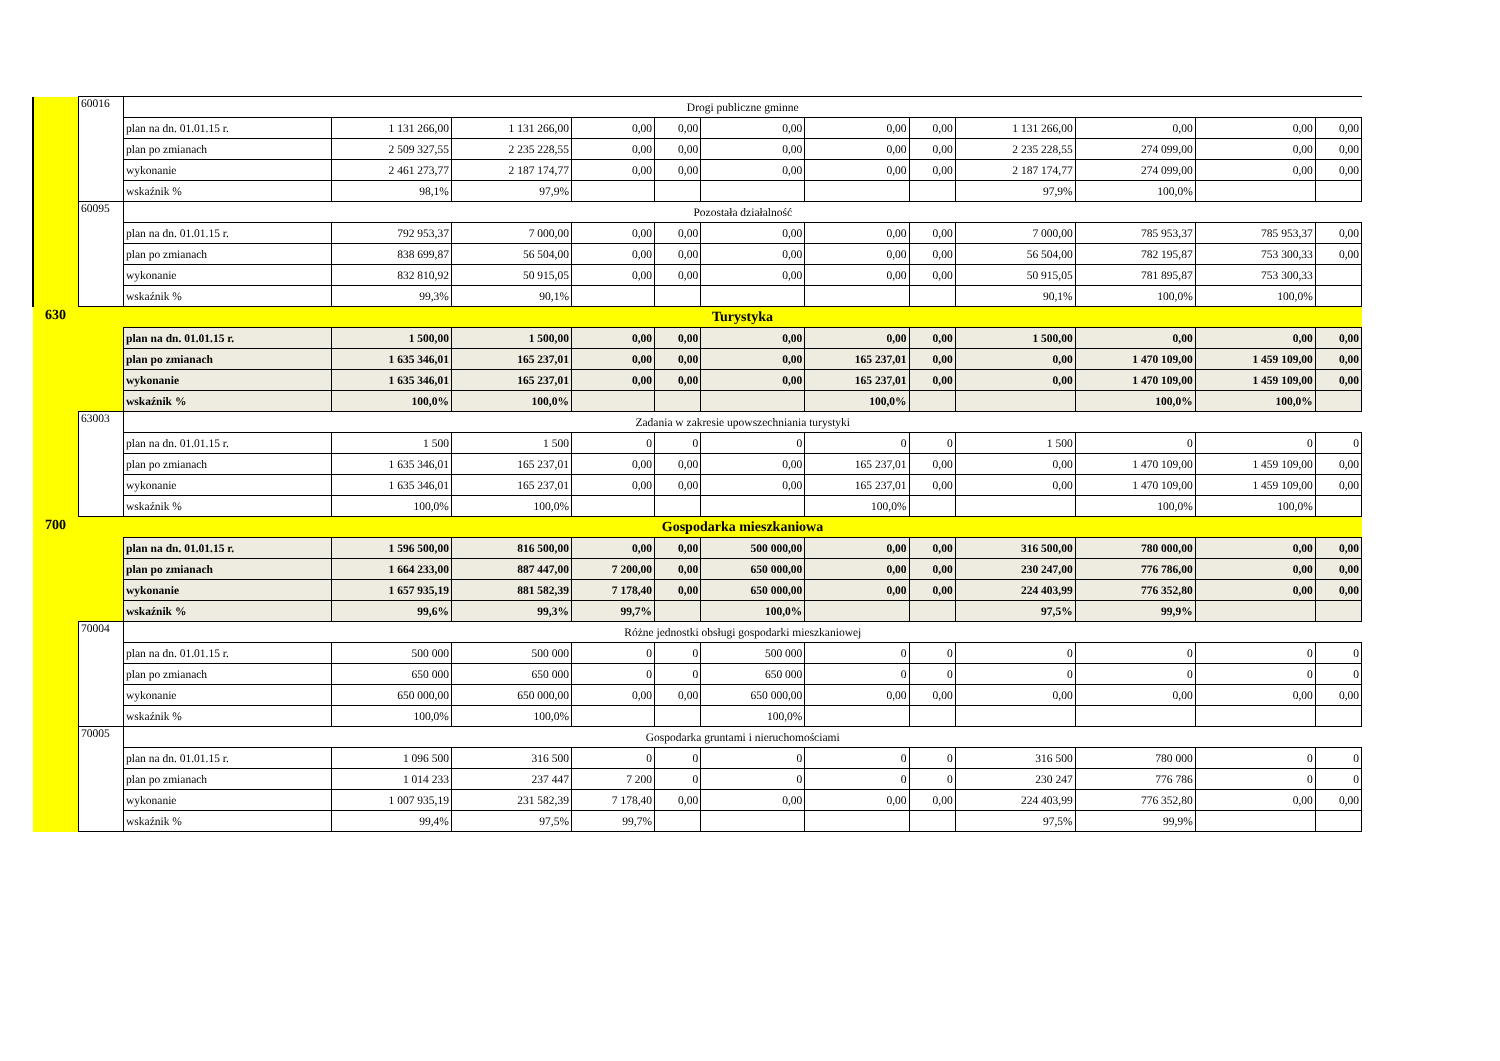| | 60016 | Drogi publiczne gminne | | | | | | | | | | | |
| | | plan na dn. 01.01.15 r. | 1 131 266,00 | 1 131 266,00 | 0,00 | 0,00 | 0,00 | 0,00 | 0,00 | 1 131 266,00 | 0,00 | 0,00 | 0,00 |
| | | plan po zmianach | 2 509 327,55 | 2 235 228,55 | 0,00 | 0,00 | 0,00 | 0,00 | 0,00 | 2 235 228,55 | 274 099,00 | 0,00 | 0,00 |
| | | wykonanie | 2 461 273,77 | 2 187 174,77 | 0,00 | 0,00 | 0,00 | 0,00 | 0,00 | 2 187 174,77 | 274 099,00 | 0,00 | 0,00 |
| | | wskaźnik % | 98,1% | 97,9% | | | | | | 97,9% | 100,0% | | |
| | 60095 | Pozostała działalność | | | | | | | | | | | |
| | | plan na dn. 01.01.15 r. | 792 953,37 | 7 000,00 | 0,00 | 0,00 | 0,00 | 0,00 | 0,00 | 7 000,00 | 785 953,37 | 785 953,37 | 0,00 |
| | | plan po zmianach | 838 699,87 | 56 504,00 | 0,00 | 0,00 | 0,00 | 0,00 | 0,00 | 56 504,00 | 782 195,87 | 753 300,33 | 0,00 |
| | | wykonanie | 832 810,92 | 50 915,05 | 0,00 | 0,00 | 0,00 | 0,00 | 0,00 | 50 915,05 | 781 895,87 | 753 300,33 | |
| | | wskaźnik % | 99,3% | 90,1% | | | | | | 90,1% | 100,0% | 100,0% | |
| 630 | | Turystyka | | | | | | | | | | | |
| | | plan na dn. 01.01.15 r. | 1 500,00 | 1 500,00 | 0,00 | 0,00 | 0,00 | 0,00 | 0,00 | 1 500,00 | 0,00 | 0,00 | 0,00 |
| | | plan po zmianach | 1 635 346,01 | 165 237,01 | 0,00 | 0,00 | 0,00 | 165 237,01 | 0,00 | 0,00 | 1 470 109,00 | 1 459 109,00 | 0,00 |
| | | wykonanie | 1 635 346,01 | 165 237,01 | 0,00 | 0,00 | 0,00 | 165 237,01 | 0,00 | 0,00 | 1 470 109,00 | 1 459 109,00 | 0,00 |
| | | wskaźnik % | 100,0% | 100,0% | | | | 100,0% | | | 100,0% | 100,0% | |
| | 63003 | Zadania w zakresie upowszechniania turystyki | | | | | | | | | | | |
| | | plan na dn. 01.01.15 r. | 1 500 | 1 500 | 0 | 0 | 0 | 0 | 0 | 1 500 | 0 | 0 | 0 |
| | | plan po zmianach | 1 635 346,01 | 165 237,01 | 0,00 | 0,00 | 0,00 | 165 237,01 | 0,00 | 0,00 | 1 470 109,00 | 1 459 109,00 | 0,00 |
| | | wykonanie | 1 635 346,01 | 165 237,01 | 0,00 | 0,00 | 0,00 | 165 237,01 | 0,00 | 0,00 | 1 470 109,00 | 1 459 109,00 | 0,00 |
| | | wskaźnik % | 100,0% | 100,0% | | | | 100,0% | | | 100,0% | 100,0% | |
| 700 | | Gospodarka mieszkaniowa | | | | | | | | | | | |
| | | plan na dn. 01.01.15 r. | 1 596 500,00 | 816 500,00 | 0,00 | 0,00 | 500 000,00 | 0,00 | 0,00 | 316 500,00 | 780 000,00 | 0,00 | 0,00 |
| | | plan po zmianach | 1 664 233,00 | 887 447,00 | 7 200,00 | 0,00 | 650 000,00 | 0,00 | 0,00 | 230 247,00 | 776 786,00 | 0,00 | 0,00 |
| | | wykonanie | 1 657 935,19 | 881 582,39 | 7 178,40 | 0,00 | 650 000,00 | 0,00 | 0,00 | 224 403,99 | 776 352,80 | 0,00 | 0,00 |
| | | wskaźnik % | 99,6% | 99,3% | 99,7% | | 100,0% | | | 97,5% | 99,9% | | |
| | 70004 | Różne jednostki obsługi gospodarki mieszkaniowej | | | | | | | | | | | |
| | | plan na dn. 01.01.15 r. | 500 000 | 500 000 | 0 | 0 | 500 000 | 0 | 0 | 0 | 0 | 0 | 0 |
| | | plan po zmianach | 650 000 | 650 000 | 0 | 0 | 650 000 | 0 | 0 | 0 | 0 | 0 | 0 |
| | | wykonanie | 650 000,00 | 650 000,00 | 0,00 | 0,00 | 650 000,00 | 0,00 | 0,00 | 0,00 | 0,00 | 0,00 | 0,00 |
| | | wskaźnik % | 100,0% | 100,0% | | | 100,0% | | | | | | |
| | 70005 | Gospodarka gruntami i nieruchomościami | | | | | | | | | | | |
| | | plan na dn. 01.01.15 r. | 1 096 500 | 316 500 | 0 | 0 | 0 | 0 | 0 | 316 500 | 780 000 | 0 | 0 |
| | | plan po zmianach | 1 014 233 | 237 447 | 7 200 | 0 | 0 | 0 | 0 | 230 247 | 776 786 | 0 | 0 |
| | | wykonanie | 1 007 935,19 | 231 582,39 | 7 178,40 | 0,00 | 0,00 | 0,00 | 0,00 | 224 403,99 | 776 352,80 | 0,00 | 0,00 |
| | | wskaźnik % | 99,4% | 97,5% | 99,7% | | | | | 97,5% | 99,9% | | |